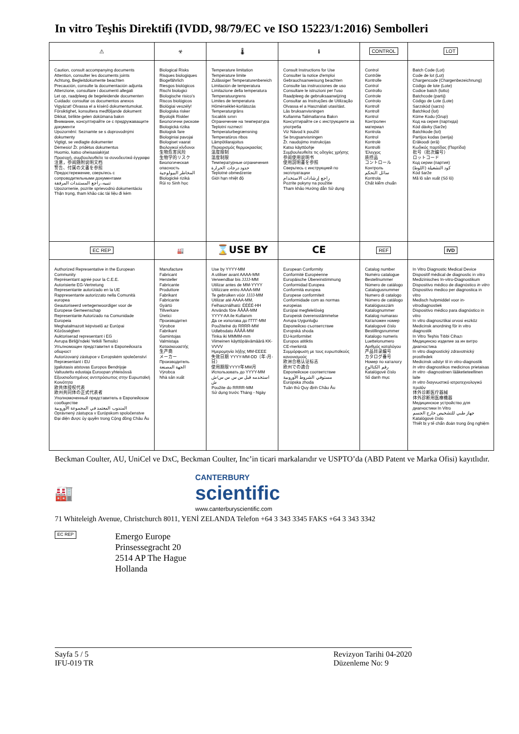In vitro Teşhis Direktifi (IVDD, 98/79/EC ve ISO 15223/1:2016) Sembolleri
| ⚠ | ☣ | 🌡 | ℹ | CONTROL | LOT |
| Caution, consult accompanying documents Attention, consulter les documents joints Achtung, Begleitdokumente beachten Precaución, consulte la documentación adjunta Attenzione, consultare i documenti allegati Let op, raadpleeg de begeleidende documenten Cuidado: consultar os documentos anexos Vigyázat! Olvassa el a kísérő dokumentumokat. Försiktighet, konsultera medföljande dokument Dikkat, birlikte gelen dokümana bakın Внимание, консултирайте се с придружаващите документи Upozornění: Seznamte se s doprovodnými dokumenty Vigtigt, se vedlagte dokumenter Dėmesio! Žr. pridėtus dokumentus Huomio, katso oheisasiakirjat Προσοχή, συμβουλευθείτε τα συνοδευτικά έγγραφα 注意，参阅随附说明文档 警告、付属の文書を参照 Предостережение, сверьтесь с сопроводительными документами تنبيه، راجع المستندات المرفقة Upozornenie, pozrite sprievodnú dokumentáciu Thận trọng, tham khảo các tài liệu đi kèm | Biological Risks Risques biologiques Biogefährlich Riesgos biológicos Rischi biologici Biologische risico's Riscos biológicos Biológiai veszély! Biologiska risker Biyolojik Riskler Биологични рискове Biologická rizika Biologisk fare Biologiniai pavojai Biologiset vaarat Βιολογικοί κίνδυνοι 生物危害风险 生物学的リスク Биологическая опасность المخاطر البيولوجية Biologické riziká Rủi ro Sinh học | Temperature limitation Température limite Zulässiger Temperaturenbereich Limitación de temperatura Limitazione della temperatura Temperatuurgrens Limites de temperatura Hőmérséklet-korlátozás Temperaturgräns Sıcaklık sınırı Ограничение на температура Teplotní rozmezí Temperaturbegrænsning Temperatūros ribos Lämpötilarajoitus Περιορισμός θερμοκρασίας 温度限制 温度制限 Температурные ограничения حدود درجات الحرارة Teplotné obmedzenie Giới hạn nhiệt độ | Consult Instructions for Use Consulter la notice d'emploi Gebrauchsanweisung beachten Consulte las instrucciones de uso Consultare le istruzioni per l'uso Raadpleeg de gebruiksaanwijzing Consultar as Instruções de Utilização Olvassa el a Használati utasítást. Läs bruksanvisningen Kullanma Talimatlarına Bakın Консултирайте се с инструкциите за употреба Viz Návod k použití Se brugsanvisningen Žr. naudojimo instrukcijas Katso käyttöohje Συμβουλευθείτε τις οδηγίες χρήσης 参阅使用说明书 使用説明書を参照 Сверьтесь с инструкцией по эксплуатации راجع إرشادات الاستخدام Pozrite pokyny na použitie Tham khảo Hướng dẫn Sử dụng | Control Contrôle Kontrolle Control Controllo Controle Controlo Kontroll Kontroll Kontrol Контролен материал Kontrola Kontrol Kontrolė Kontrolli Έλεγχος 质控品 コントロール Контроль سائل التحكم Kontrola Chất kiểm chuẩn | Batch Code (Lot) Code de lot (Lot) Chargencode (Chargenbezeichnung) Código de lote (Lote) Codice batch (lotto) Batchcode (partij) Código de Lote (Lote) Sarzskód (sarzs) Batchkod (lot) Küme Kodu (Grup) Код на серия (партида) Kód dávky (šarže) Batchkode (lot) Partijos kodas (serija) Eräkoodi (erä) Κωδικός παρτίδας (Παρτίδα) 批号（批次编号） ロットコード Код серии (партия) كود التشغيلة (اللوط) Kód šarže Mã lô sản xuất (Số lô) |
| EC REP | 🏭 | ⌛USE BY | CE | REF | IVD |
| Authorized Representative in the European Community Représentant agréé pour la C.E.E. Autorisierte EG-Vertretung Representante autorizado en la UE Rappresentante autorizzato nella Comunità europea Geautoriseerd vertegenwoordiger voor de Europese Gemeenschap Representante Autorizado na Comunidade Europeia Meghatalmazott képviselő az Európai Közösségben Auktoriserad representant i EG Avrupa Birliği'ndeki Yetkili Temsilci Упълномощен представител в Европейската общност Autorizovaný zástupce v Evropském společenství Repræsentant i EU Įgaliotasis atstovas Europos Bendrijoje Valtuutettu edustaja Euroopan yhteisössä Εξουσιοδοτημένος αντιπρόσωπος στην Ευρωπαϊκή Κοινότητα 欧共体授权代表 欧州共同体の正式代表者 Уполномоченный представитель в Европейском сообществе المندوب المعتمد في المجموعة الأوروبية Oprávnený zástupca v Európskom spoločenstve Đại diện được ủy quyền trong Cộng đồng Châu Âu | Manufacture Fabricant Hersteller Fabricante Produttore Fabrikant Fabricante Gyártó Tillverkare Üretici Производител Výrobce Fabrikant Gamintojas Valmistaja Κατασκευαστής 生产商 メーカー Производитель الجهة المصنعة Výrobca Nhà sản xuất | Use by YYYY-MM A utiliser avant AAAA-MM Verwendbar bis JJJJ-MM Utilizar antes de MM-YYYY Utilizzare entro AAAA-MM Te gebruiken vóór JJJJ-MM Utilizar até AAAA-MM. Felhasználható: ÉÉÉÉ-HH Används före ÅÅÅÅ-MM YYYY-AA ile Kullanım Да се използва до ГГГГ-ММ Použitelné do RRRR-MM Udløbsdato ÅÅÅÅ-MM Tinka iki MMMM-mm Viimeinen käyttöpäivämäärä KK-VVVV Ημερομηνία λήξης MM-EEEE 失效日期 YYYY-MM-DD（年-月-日） 使用期限YYYY年MM月 Использовать до YYYY-MM استخدمه قبل س س س س/ش ش Použite do RRRR-MM Sử dụng trước Tháng - Ngày | European Conformity Conformité Européenne Europäische Übereinstimmung Conformidad Europea Conformità europea Europese conformiteit Conformidade com as normas europeias Európai megfelelőség Europeisk överensstämmelse Avrupa Uygunluğu Европейско съответствие Evropská shoda EU-konformitet Europos atitiktis CE-merkintä Συμμόρφωση με τους ευρωπαϊκούς κανονισμούς 欧洲合格认证标志 欧州での適合 Европейское соответствие مستوفي الشروط الأوروبية Európska zhoda Tuân thủ Quy định Châu Âu | Catalog number Numéro catalogue Bestellnummer Número de catálogo Catalogusnummer Numero di catalogo Número de catálogo Katalógusszám Katalognummer Katalog numarası Каталожен номер Katalogové číslo Bestillingsnummer Katalogo numeris Luettelonumero Αριθμός καταλόγου 产品目录编号 カタログ番号 Номер по каталогу رقم الكتالوج Katalógové číslo Số danh mục | In Vitro Diagnostic Medical Device Dispositif médical de diagnostic in vitro Medizinisches In-vitro-Diagnostikum Dispositivo médico de diagnóstico in vitro Dispositivo medico per diagnostica in vitro Medisch hulpmiddel voor in-vitrodiagnostiek Dispositivo médico para diagnóstico in vitro In vitro diagnosztikai orvosi eszköz Medicinsk anordning för in vitro diagnostik In Vitro Teşhis Tıbbi Cihazı Медицинско изделие за ин витро диагностика In vitro diagnostický zdravotnický prostředek Medicinsk udstyr til in vitro-diagnostik In vitro diagnostikos medicinos prietaisas In vitro -diagnostinen lääketieteellinen laite In vitro διαγνωστικό ιατροτεχνολογικό προϊόν 体外诊断医疗器械 体外診断用医療機器 Медицинское устройство для диагностики In Vitro جهاز طبي للتشخيص خارج الجسم Katalógové číslo Thiết bị y tế chẩn đoán trong ống nghiệm |
Beckman Coulter, AU, UniCel ve DxC, Beckman Coulter, Inc’in ticari markalarıdır ve USPTO’da (ABD Patent ve Marka Ofisi) kayıtlıdır.
🏭
CANTERBURY
scientific
www.canterburyscientific.com
71 Whiteleigh Avenue, Christchurch 8011, YENİ ZELANDA Telefon +64 3 343 3345 FAKS +64 3 343 3342
EC REP
Emergo Europe
Prinsessegracht 20
2514 AP The Hague
Hollanda
Sayfa 5 / 5
IFU-019 TR
Revizyon Tarihi 04-2020
Düzenleme No: 9